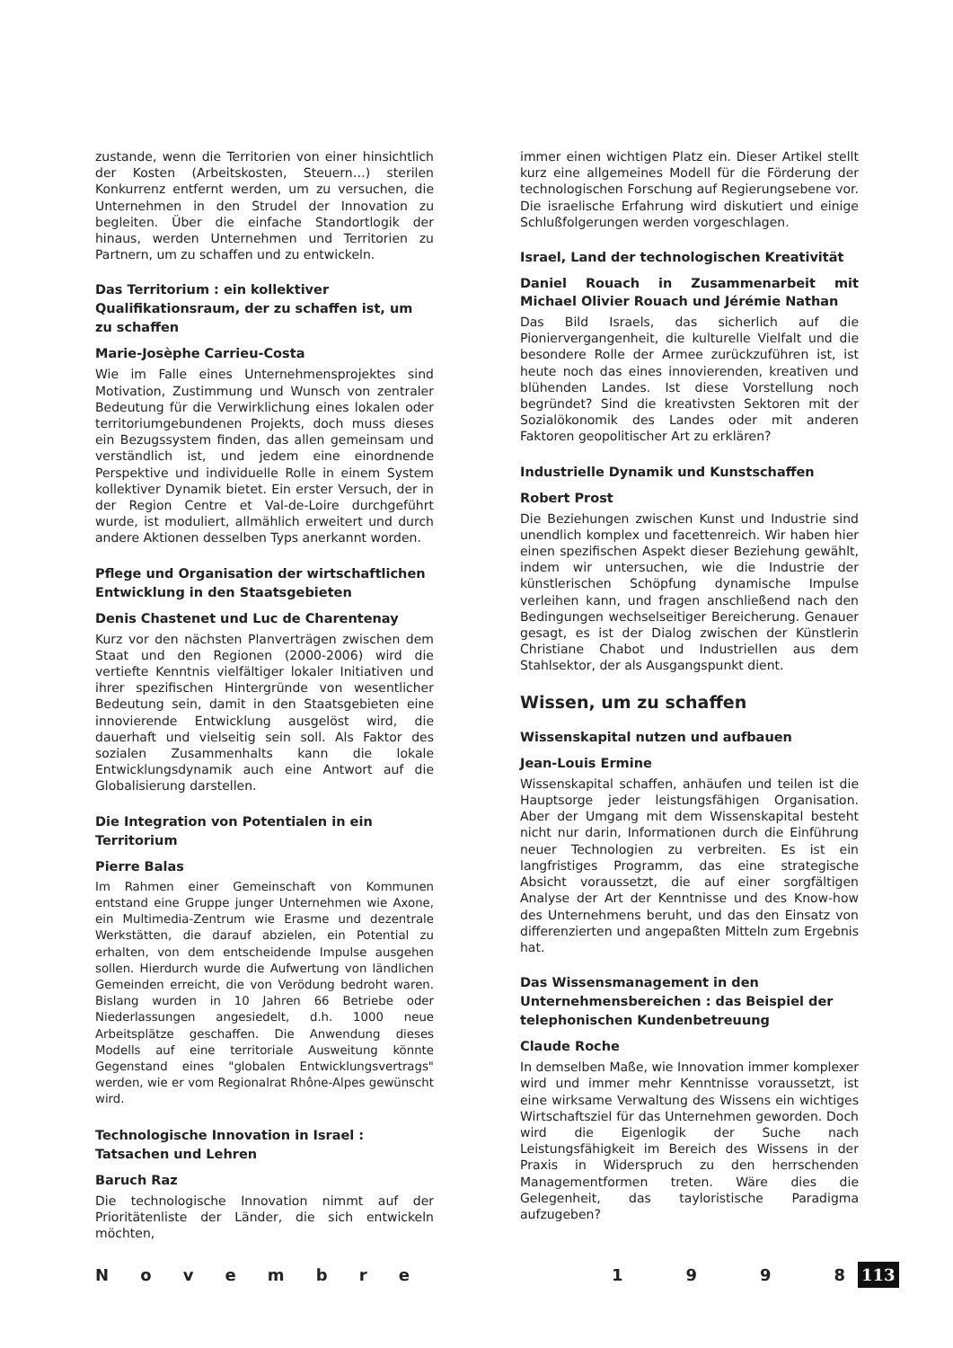zustande, wenn die Territorien von einer hinsichtlich der Kosten (Arbeitskosten, Steuern…) sterilen Konkurrenz entfernt werden, um zu versuchen, die Unternehmen in den Strudel der Innovation zu begleiten. Über die einfache Standortlogik der hinaus, werden Unternehmen und Territorien zu Partnern, um zu schaffen und zu entwickeln.
Das Territorium : ein kollektiver Qualifikationsraum, der zu schaffen ist, um zu schaffen
Marie-Josèphe Carrieu-Costa
Wie im Falle eines Unternehmensprojektes sind Motivation, Zustimmung und Wunsch von zentraler Bedeutung für die Verwirklichung eines lokalen oder territoriumgebundenen Projekts, doch muss dieses ein Bezugssystem finden, das allen gemeinsam und verständlich ist, und jedem eine einordnende Perspektive und individuelle Rolle in einem System kollektiver Dynamik bietet. Ein erster Versuch, der in der Region Centre et Val-de-Loire durchgeführt wurde, ist moduliert, allmählich erweitert und durch andere Aktionen desselben Typs anerkannt worden.
Pflege und Organisation der wirtschaftlichen Entwicklung in den Staatsgebieten
Denis Chastenet und Luc de Charentenay
Kurz vor den nächsten Planverträgen zwischen dem Staat und den Regionen (2000-2006) wird die vertiefte Kenntnis vielfältiger lokaler Initiativen und ihrer spezifischen Hintergründe von wesentlicher Bedeutung sein, damit in den Staatsgebieten eine innovierende Entwicklung ausgelöst wird, die dauerhaft und vielseitig sein soll. Als Faktor des sozialen Zusammenhalts kann die lokale Entwicklungsdynamik auch eine Antwort auf die Globalisierung darstellen.
Die Integration von Potentialen in ein Territorium
Pierre Balas
Im Rahmen einer Gemeinschaft von Kommunen entstand eine Gruppe junger Unternehmen wie Axone, ein Multimedia-Zentrum wie Erasme und dezentrale Werkstätten, die darauf abzielen, ein Potential zu erhalten, von dem entscheidende Impulse ausgehen sollen. Hierdurch wurde die Aufwertung von ländlichen Gemeinden erreicht, die von Verödung bedroht waren. Bislang wurden in 10 Jahren 66 Betriebe oder Niederlassungen angesiedelt, d.h. 1000 neue Arbeitsplätze geschaffen. Die Anwendung dieses Modells auf eine territoriale Ausweitung könnte Gegenstand eines "globalen Entwicklungsvertrags" werden, wie er vom Regionalrat Rhône-Alpes gewünscht wird.
Technologische Innovation in Israel : Tatsachen und Lehren
Baruch Raz
Die technologische Innovation nimmt auf der Prioritätenliste der Länder, die sich entwickeln möchten,
immer einen wichtigen Platz ein. Dieser Artikel stellt kurz eine allgemeines Modell für die Förderung der technologischen Forschung auf Regierungsebene vor. Die israelische Erfahrung wird diskutiert und einige Schlußfolgerungen werden vorgeschlagen.
Israel, Land der technologischen Kreativität
Daniel Rouach in Zusammenarbeit mit Michael Olivier Rouach und Jérémie Nathan
Das Bild Israels, das sicherlich auf die Pioniervergangenheit, die kulturelle Vielfalt und die besondere Rolle der Armee zurückzuführen ist, ist heute noch das eines innovierenden, kreativen und blühenden Landes. Ist diese Vorstellung noch begründet? Sind die kreativsten Sektoren mit der Sozialökonomik des Landes oder mit anderen Faktoren geopolitischer Art zu erklären?
Industrielle Dynamik und Kunstschaffen
Robert Prost
Die Beziehungen zwischen Kunst und Industrie sind unendlich komplex und facettenreich. Wir haben hier einen spezifischen Aspekt dieser Beziehung gewählt, indem wir untersuchen, wie die Industrie der künstlerischen Schöpfung dynamische Impulse verleihen kann, und fragen anschließend nach den Bedingungen wechselseitiger Bereicherung. Genauer gesagt, es ist der Dialog zwischen der Künstlerin Christiane Chabot und Industriellen aus dem Stahlsektor, der als Ausgangspunkt dient.
Wissen, um zu schaffen
Wissenskapital nutzen und aufbauen
Jean-Louis Ermine
Wissenskapital schaffen, anhäufen und teilen ist die Hauptsorge jeder leistungsfähigen Organisation. Aber der Umgang mit dem Wissenskapital besteht nicht nur darin, Informationen durch die Einführung neuer Technologien zu verbreiten. Es ist ein langfristiges Programm, das eine strategische Absicht voraussetzt, die auf einer sorgfältigen Analyse der Art der Kenntnisse und des Know-how des Unternehmens beruht, und das den Einsatz von differenzierten und angepaßten Mitteln zum Ergebnis hat.
Das Wissensmanagement in den Unternehmensbereichen : das Beispiel der telephonischen Kundenbetreuung
Claude Roche
In demselben Maße, wie Innovation immer komplexer wird und immer mehr Kenntnisse voraussetzt, ist eine wirksame Verwaltung des Wissens ein wichtiges Wirtschaftsziel für das Unternehmen geworden. Doch wird die Eigenlogik der Suche nach Leistungsfähigkeit im Bereich des Wissens in der Praxis in Widerspruch zu den herrschenden Managementformen treten. Wäre dies die Gelegenheit, das tayloristische Paradigma aufzugeben?
N o v e m b r e 1 9 9 8
113